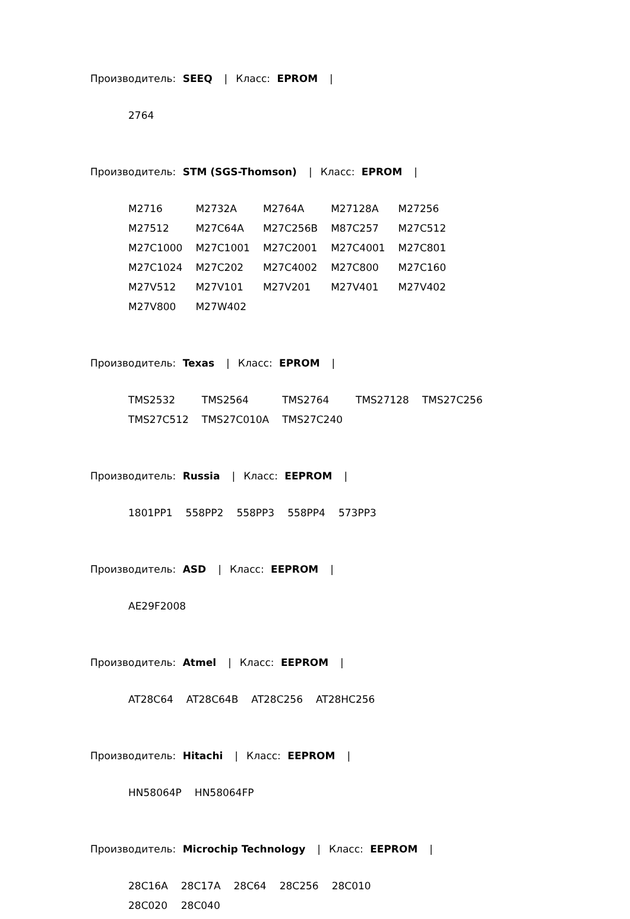Производитель: SEEQ | Класс: EPROM |
| 2764 |
Производитель: STM (SGS-Thomson) | Класс: EPROM |
| M2716 | M2732A | M2764A | M27128A | M27256 |
| M27512 | M27C64A | M27C256B | M87C257 | M27C512 |
| M27C1000 | M27C1001 | M27C2001 | M27C4001 | M27C801 |
| M27C1024 | M27C202 | M27C4002 | M27C800 | M27C160 |
| M27V512 | M27V101 | M27V201 | M27V401 | M27V402 |
| M27V800 | M27W402 | | | |
Производитель: Texas | Класс: EPROM |
| TMS2532 | TMS2564 | TMS2764 | TMS27128 | TMS27C256 |
| TMS27C512 | TMS27C010A | TMS27C240 | | |
Производитель: Russia | Класс: EEPROM |
| 1801PP1 | 558PP2 | 558PP3 | 558PP4 | 573PP3 |
Производитель: ASD | Класс: EEPROM |
| AE29F2008 |
Производитель: Atmel | Класс: EEPROM |
| AT28C64 | AT28C64B | AT28C256 | AT28HC256 |
Производитель: Hitachi | Класс: EEPROM |
| HN58064P | HN58064FP |
Производитель: Microchip Technology | Класс: EEPROM |
| 28C16A | 28C17A | 28C64 | 28C256 | 28C010 |
| 28C020 | 28C040 | | | |